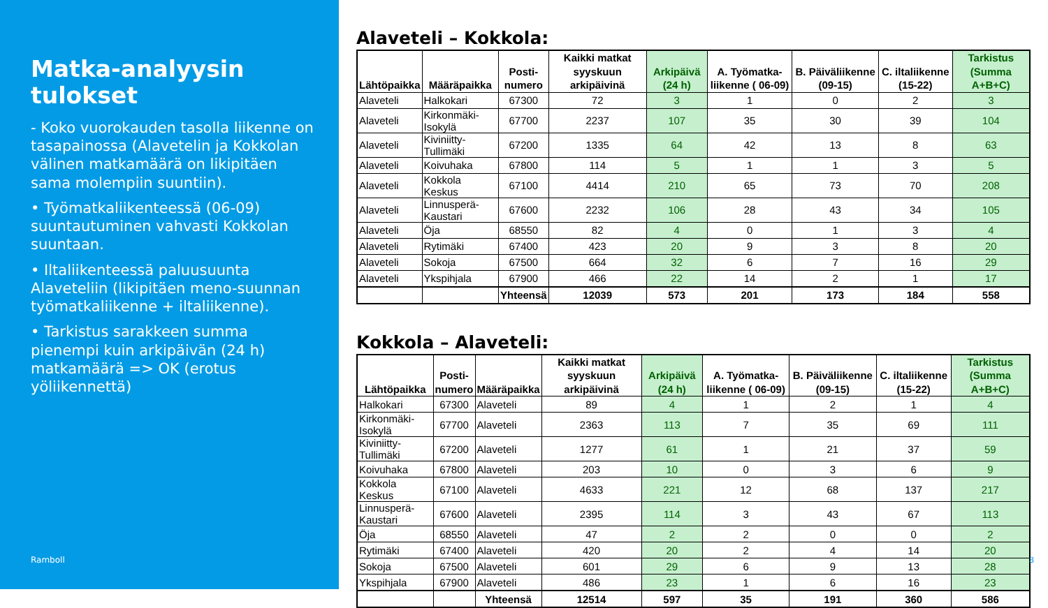Matka-analyysin tulokset
- Koko vuorokauden tasolla liikenne on tasapainossa (Alavetelin ja Kokkolan välinen matkamäärä on likipitäen sama molempiin suuntiin).
• Työmatkaliikenteessä (06-09) suuntautuminen vahvasti Kokkolan suuntaan.
• Iltaliikenteessä paluusuunta Alaveteliin (likipitäen meno-suunnan työmatkaliikenne + iltaliikenne).
• Tarkistus sarakkeen summa pienempi kuin arkipäivän (24 h) matkamäärä => OK (erotus yöliikennettä)
Ramboll
Alaveteli – Kokkola:
| Lähtöpaikka | Määräpaikka | Posti- numero | Kaikki matkat syyskuun arkipäivinä | Arkipäivä (24 h) | A. Työmatka-liikenne ( 06-09) | B. Päiväliikenne (09-15) | C. iltaliikenne (15-22) | Tarkistus (Summa A+B+C) |
| --- | --- | --- | --- | --- | --- | --- | --- | --- |
| Alaveteli | Halkokari | 67300 | 72 | 3 | 1 | 0 | 2 | 3 |
| Alaveteli | Kirkonmäki-Isokylä | 67700 | 2237 | 107 | 35 | 30 | 39 | 104 |
| Alaveteli | Kiviniitty-Tullimäki | 67200 | 1335 | 64 | 42 | 13 | 8 | 63 |
| Alaveteli | Koivuhaka | 67800 | 114 | 5 | 1 | 1 | 3 | 5 |
| Alaveteli | Kokkola Keskus | 67100 | 4414 | 210 | 65 | 73 | 70 | 208 |
| Alaveteli | Linnusperä-Kaustari | 67600 | 2232 | 106 | 28 | 43 | 34 | 105 |
| Alaveteli | Öja | 68550 | 82 | 4 | 0 | 1 | 3 | 4 |
| Alaveteli | Rytimäki | 67400 | 423 | 20 | 9 | 3 | 8 | 20 |
| Alaveteli | Sokoja | 67500 | 664 | 32 | 6 | 7 | 16 | 29 |
| Alaveteli | Ykspihjala | 67900 | 466 | 22 | 14 | 2 | 1 | 17 |
| | | Yhteensä | 12039 | 573 | 201 | 173 | 184 | 558 |
Kokkola – Alaveteli:
| Lähtöpaikka | Posti- numero | Määräpaikka | Kaikki matkat syyskuun arkipäivinä | Arkipäivä (24 h) | A. Työmatka-liikenne ( 06-09) | B. Päiväliikenne (09-15) | C. iltaliikenne (15-22) | Tarkistus (Summa A+B+C) |
| --- | --- | --- | --- | --- | --- | --- | --- | --- |
| Halkokari | 67300 | Alaveteli | 89 | 4 | 1 | 2 | 1 | 4 |
| Kirkonmäki-Isokylä | 67700 | Alaveteli | 2363 | 113 | 7 | 35 | 69 | 111 |
| Kiviniitty-Tullimäki | 67200 | Alaveteli | 1277 | 61 | 1 | 21 | 37 | 59 |
| Koivuhaka | 67800 | Alaveteli | 203 | 10 | 0 | 3 | 6 | 9 |
| Kokkola Keskus | 67100 | Alaveteli | 4633 | 221 | 12 | 68 | 137 | 217 |
| Linnusperä-Kaustari | 67600 | Alaveteli | 2395 | 114 | 3 | 43 | 67 | 113 |
| Öja | 68550 | Alaveteli | 47 | 2 | 2 | 0 | 0 | 2 |
| Rytimäki | 67400 | Alaveteli | 420 | 20 | 2 | 4 | 14 | 20 |
| Sokoja | 67500 | Alaveteli | 601 | 29 | 6 | 9 | 13 | 28 |
| Ykspihjala | 67900 | Alaveteli | 486 | 23 | 1 | 6 | 16 | 23 |
| | | Yhteensä | 12514 | 597 | 35 | 191 | 360 | 586 |
3